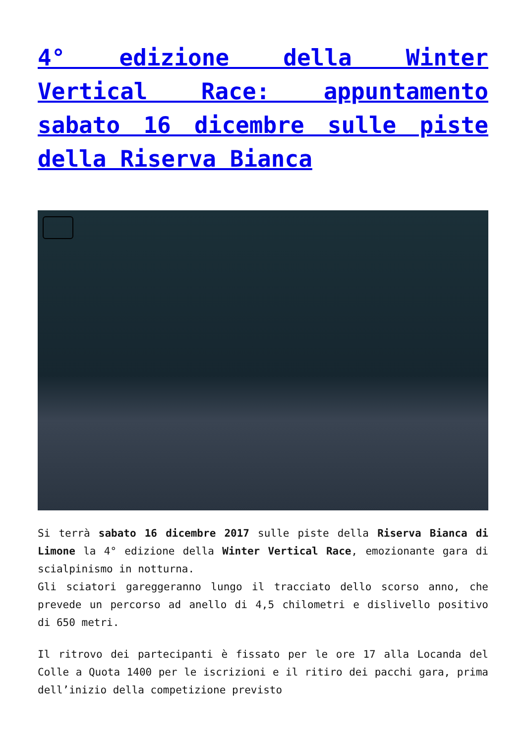4° edizione della Winter Vertical Race: appuntamento sabato 16 dicembre sulle piste della Riserva Bianca
Si terrà sabato 16 dicembre 2017 sulle piste della Riserva Bianca di Limone la 4° edizione della Winter Vertical Race, emozionante gara di scialpinismo in notturna.
Gli sciatori gareggeranno lungo il tracciato dello scorso anno, che prevede un percorso ad anello di 4,5 chilometri e dislivello positivo di 650 metri.
Il ritrovo dei partecipanti è fissato per le ore 17 alla Locanda del Colle a Quota 1400 per le iscrizioni e il ritiro dei pacchi gara, prima dell’inizio della competizione previsto